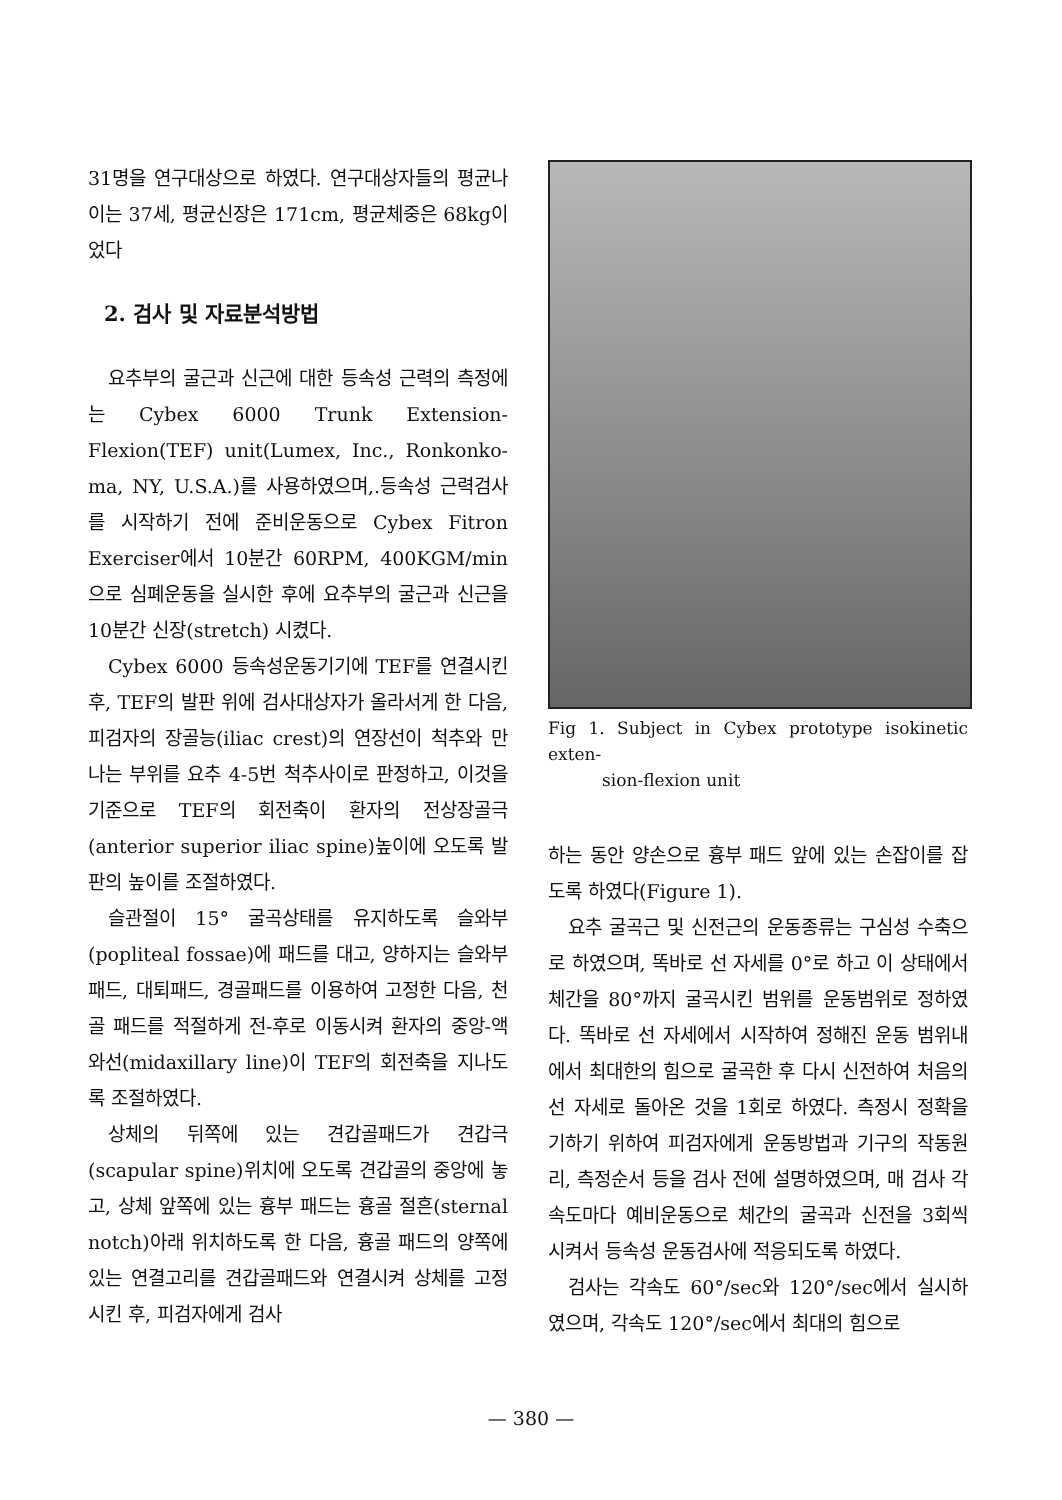31명을 연구대상으로 하였다. 연구대상자들의 평균나이는 37세, 평균신장은 171cm, 평균체중은 68kg이었다
2. 검사 및 자료분석방법
요추부의 굴근과 신근에 대한 등속성 근력의 측정에는 Cybex 6000 Trunk Extension-Flexion(TEF) unit(Lumex, Inc., Ronkonko-ma, NY, U.S.A.)를 사용하였으며,.등속성 근력검사를 시작하기 전에 준비운동으로 Cybex Fitron Exerciser에서 10분간 60RPM, 400KGM/min으로 심폐운동을 실시한 후에 요추부의 굴근과 신근을 10분간 신장(stretch) 시켰다.
Cybex 6000 등속성운동기기에 TEF를 연결시킨 후, TEF의 발판 위에 검사대상자가 올라서게 한 다음, 피검자의 장골능(iliac crest)의 연장선이 척추와 만나는 부위를 요추 4-5번 척추사이로 판정하고, 이것을 기준으로 TEF의 회전축이 환자의 전상장골극(anterior superior iliac spine)높이에 오도록 발판의 높이를 조절하였다.
슬관절이 15° 굴곡상태를 유지하도록 슬와부(popliteal fossae)에 패드를 대고, 양하지는 슬와부 패드, 대퇴패드, 경골패드를 이용하여 고정한 다음, 천골 패드를 적절하게 전-후로 이동시켜 환자의 중앙-액와선(midaxillary line)이 TEF의 회전축을 지나도록 조절하였다.
상체의 뒤쪽에 있는 견갑골패드가 견갑극(scapular spine)위치에 오도록 견갑골의 중앙에 놓고, 상체 앞쪽에 있는 흉부 패드는 흉골 절흔(sternal notch)아래 위치하도록 한 다음, 흉골 패드의 양쪽에 있는 연결고리를 견갑골패드와 연결시켜 상체를 고정시킨 후, 피검자에게 검사
Fig 1. Subject in Cybex prototype isokinetic exten-
sion-flexion unit
하는 동안 양손으로 흉부 패드 앞에 있는 손잡이를 잡도록 하였다(Figure 1).
요추 굴곡근 및 신전근의 운동종류는 구심성 수축으로 하였으며, 똑바로 선 자세를 0°로 하고 이 상태에서 체간을 80°까지 굴곡시킨 범위를 운동범위로 정하였다. 똑바로 선 자세에서 시작하여 정해진 운동 범위내에서 최대한의 힘으로 굴곡한 후 다시 신전하여 처음의 선 자세로 돌아온 것을 1회로 하였다. 측정시 정확을 기하기 위하여 피검자에게 운동방법과 기구의 작동원리, 측정순서 등을 검사 전에 설명하였으며, 매 검사 각속도마다 예비운동으로 체간의 굴곡과 신전을 3회씩 시켜서 등속성 운동검사에 적응되도록 하였다.
검사는 각속도 60°/sec와 120°/sec에서 실시하였으며, 각속도 120°/sec에서 최대의 힘으로
— 380 —